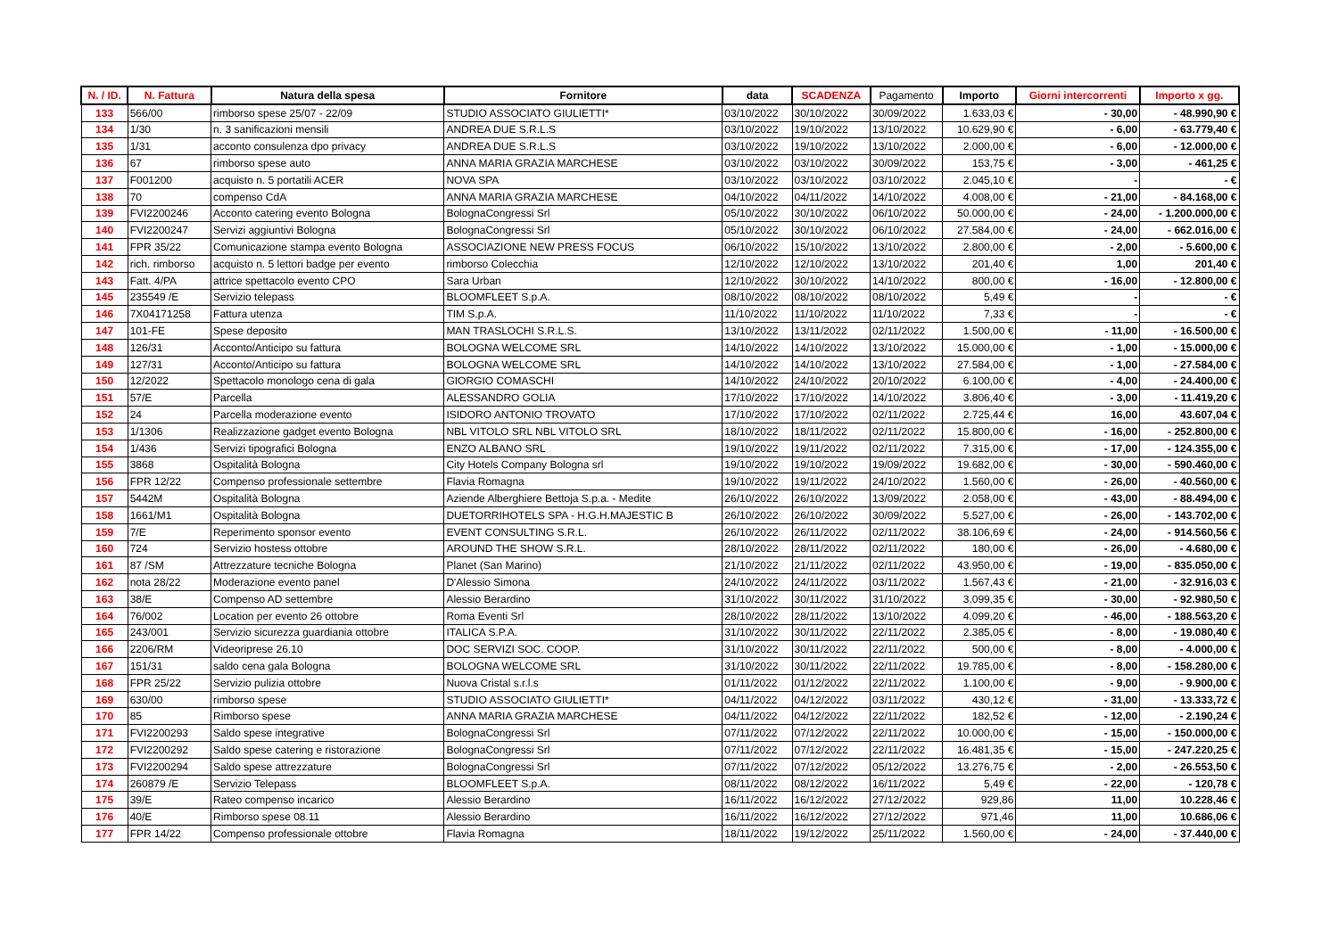| N. / ID. | N. Fattura | Natura della spesa | Fornitore | data | SCADENZA | Pagamento | Importo | Giorni intercorrenti | Importo x gg. |
| --- | --- | --- | --- | --- | --- | --- | --- | --- | --- |
| 133 | 566/00 | rimborso spese 25/07 - 22/09 | STUDIO ASSOCIATO GIULIETTI* | 03/10/2022 | 30/10/2022 | 30/09/2022 | 1.633,03 € | - 30,00 | - 48.990,90 € |
| 134 | 1/30 | n. 3 sanificazioni mensili | ANDREA DUE S.R.L.S | 03/10/2022 | 19/10/2022 | 13/10/2022 | 10.629,90 € | - 6,00 | - 63.779,40 € |
| 135 | 1/31 | acconto consulenza dpo privacy | ANDREA DUE S.R.L.S | 03/10/2022 | 19/10/2022 | 13/10/2022 | 2.000,00 € | - 6,00 | - 12.000,00 € |
| 136 | 67 | rimborso spese auto | ANNA MARIA GRAZIA MARCHESE | 03/10/2022 | 03/10/2022 | 30/09/2022 | 153,75 € | - 3,00 | - 461,25 € |
| 137 | F001200 | acquisto n. 5 portatili ACER | NOVA SPA | 03/10/2022 | 03/10/2022 | 03/10/2022 | 2.045,10 € | - | - € |
| 138 | 70 | compenso CdA | ANNA MARIA GRAZIA MARCHESE | 04/10/2022 | 04/11/2022 | 14/10/2022 | 4.008,00 € | - 21,00 | - 84.168,00 € |
| 139 | FVI2200246 | Acconto catering evento Bologna | BolognaCongressi Srl | 05/10/2022 | 30/10/2022 | 06/10/2022 | 50.000,00 € | - 24,00 | - 1.200.000,00 € |
| 140 | FVI2200247 | Servizi aggiuntivi Bologna | BolognaCongressi Srl | 05/10/2022 | 30/10/2022 | 06/10/2022 | 27.584,00 € | - 24,00 | - 662.016,00 € |
| 141 | FPR 35/22 | Comunicazione stampa evento Bologna | ASSOCIAZIONE NEW PRESS FOCUS | 06/10/2022 | 15/10/2022 | 13/10/2022 | 2.800,00 € | - 2,00 | - 5.600,00 € |
| 142 | rich. rimborso | acquisto n. 5 lettori badge per evento | rimborso Colecchia | 12/10/2022 | 12/10/2022 | 13/10/2022 | 201,40 € | 1,00 | 201,40 € |
| 143 | Fatt. 4/PA | attrice spettacolo evento CPO | Sara Urban | 12/10/2022 | 30/10/2022 | 14/10/2022 | 800,00 € | - 16,00 | - 12.800,00 € |
| 145 | 235549 /E | Servizio telepass | BLOOMFLEET S.p.A. | 08/10/2022 | 08/10/2022 | 08/10/2022 | 5,49 € | - | - € |
| 146 | 7X04171258 | Fattura utenza | TIM S.p.A. | 11/10/2022 | 11/10/2022 | 11/10/2022 | 7,33 € | - | - € |
| 147 | 101-FE | Spese deposito | MAN TRASLOCHI S.R.L.S. | 13/10/2022 | 13/11/2022 | 02/11/2022 | 1.500,00 € | - 11,00 | - 16.500,00 € |
| 148 | 126/31 | Acconto/Anticipo su fattura | BOLOGNA WELCOME SRL | 14/10/2022 | 14/10/2022 | 13/10/2022 | 15.000,00 € | - 1,00 | - 15.000,00 € |
| 149 | 127/31 | Acconto/Anticipo su fattura | BOLOGNA WELCOME SRL | 14/10/2022 | 14/10/2022 | 13/10/2022 | 27.584,00 € | - 1,00 | - 27.584,00 € |
| 150 | 12/2022 | Spettacolo monologo cena di gala | GIORGIO COMASCHI | 14/10/2022 | 24/10/2022 | 20/10/2022 | 6.100,00 € | - 4,00 | - 24.400,00 € |
| 151 | 57/E | Parcella | ALESSANDRO GOLIA | 17/10/2022 | 17/10/2022 | 14/10/2022 | 3.806,40 € | - 3,00 | - 11.419,20 € |
| 152 | 24 | Parcella moderazione evento | ISIDORO ANTONIO TROVATO | 17/10/2022 | 17/10/2022 | 02/11/2022 | 2.725,44 € | 16,00 | 43.607,04 € |
| 153 | 1/1306 | Realizzazione gadget evento Bologna | NBL VITOLO SRL NBL VITOLO SRL | 18/10/2022 | 18/11/2022 | 02/11/2022 | 15.800,00 € | - 16,00 | - 252.800,00 € |
| 154 | 1/436 | Servizi tipografici Bologna | ENZO ALBANO SRL | 19/10/2022 | 19/11/2022 | 02/11/2022 | 7.315,00 € | - 17,00 | - 124.355,00 € |
| 155 | 3868 | Ospitalità Bologna | City Hotels Company Bologna srl | 19/10/2022 | 19/10/2022 | 19/09/2022 | 19.682,00 € | - 30,00 | - 590.460,00 € |
| 156 | FPR 12/22 | Compenso professionale settembre | Flavia Romagna | 19/10/2022 | 19/11/2022 | 24/10/2022 | 1.560,00 € | - 26,00 | - 40.560,00 € |
| 157 | 5442M | Ospitalità Bologna | Aziende Alberghiere Bettoja S.p.a. - Medite | 26/10/2022 | 26/10/2022 | 13/09/2022 | 2.058,00 € | - 43,00 | - 88.494,00 € |
| 158 | 1661/M1 | Ospitalità Bologna | DUETORRIHOTELS SPA - H.G.H.MAJESTIC B | 26/10/2022 | 26/10/2022 | 30/09/2022 | 5.527,00 € | - 26,00 | - 143.702,00 € |
| 159 | 7/E | Reperimento sponsor evento | EVENT CONSULTING S.R.L. | 26/10/2022 | 26/11/2022 | 02/11/2022 | 38.106,69 € | - 24,00 | - 914.560,56 € |
| 160 | 724 | Servizio hostess ottobre | AROUND THE SHOW S.R.L. | 28/10/2022 | 28/11/2022 | 02/11/2022 | 180,00 € | - 26,00 | - 4.680,00 € |
| 161 | 87 /SM | Attrezzature tecniche Bologna | Planet (San Marino) | 21/10/2022 | 21/11/2022 | 02/11/2022 | 43.950,00 € | - 19,00 | - 835.050,00 € |
| 162 | nota 28/22 | Moderazione evento panel | D'Alessio Simona | 24/10/2022 | 24/11/2022 | 03/11/2022 | 1.567,43 € | - 21,00 | - 32.916,03 € |
| 163 | 38/E | Compenso AD settembre | Alessio Berardino | 31/10/2022 | 30/11/2022 | 31/10/2022 | 3.099,35 € | - 30,00 | - 92.980,50 € |
| 164 | 76/002 | Location per evento 26 ottobre | Roma Eventi Srl | 28/10/2022 | 28/11/2022 | 13/10/2022 | 4.099,20 € | - 46,00 | - 188.563,20 € |
| 165 | 243/001 | Servizio sicurezza guardiania ottobre | ITALICA S.P.A. | 31/10/2022 | 30/11/2022 | 22/11/2022 | 2.385,05 € | - 8,00 | - 19.080,40 € |
| 166 | 2206/RM | Videoriprese 26.10 | DOC SERVIZI SOC. COOP. | 31/10/2022 | 30/11/2022 | 22/11/2022 | 500,00 € | - 8,00 | - 4.000,00 € |
| 167 | 151/31 | saldo cena gala Bologna | BOLOGNA WELCOME SRL | 31/10/2022 | 30/11/2022 | 22/11/2022 | 19.785,00 € | - 8,00 | - 158.280,00 € |
| 168 | FPR 25/22 | Servizio pulizia ottobre | Nuova Cristal s.r.l.s | 01/11/2022 | 01/12/2022 | 22/11/2022 | 1.100,00 € | - 9,00 | - 9.900,00 € |
| 169 | 630/00 | rimborso spese | STUDIO ASSOCIATO GIULIETTI* | 04/11/2022 | 04/12/2022 | 03/11/2022 | 430,12 € | - 31,00 | - 13.333,72 € |
| 170 | 85 | Rimborso spese | ANNA MARIA GRAZIA MARCHESE | 04/11/2022 | 04/12/2022 | 22/11/2022 | 182,52 € | - 12,00 | - 2.190,24 € |
| 171 | FVI2200293 | Saldo spese integrative | BolognaCongressi Srl | 07/11/2022 | 07/12/2022 | 22/11/2022 | 10.000,00 € | - 15,00 | - 150.000,00 € |
| 172 | FVI2200292 | Saldo spese catering e ristorazione | BolognaCongressi Srl | 07/11/2022 | 07/12/2022 | 22/11/2022 | 16.481,35 € | - 15,00 | - 247.220,25 € |
| 173 | FVI2200294 | Saldo spese attrezzature | BolognaCongressi Srl | 07/11/2022 | 07/12/2022 | 05/12/2022 | 13.276,75 € | - 2,00 | - 26.553,50 € |
| 174 | 260879 /E | Servizio Telepass | BLOOMFLEET S.p.A. | 08/11/2022 | 08/12/2022 | 16/11/2022 | 5,49 € | - 22,00 | - 120,78 € |
| 175 | 39/E | Rateo compenso incarico | Alessio Berardino | 16/11/2022 | 16/12/2022 | 27/12/2022 | 929,86 | 11,00 | 10.228,46 € |
| 176 | 40/E | Rimborso spese 08.11 | Alessio Berardino | 16/11/2022 | 16/12/2022 | 27/12/2022 | 971,46 | 11,00 | 10.686,06 € |
| 177 | FPR 14/22 | Compenso professionale ottobre | Flavia Romagna | 18/11/2022 | 19/12/2022 | 25/11/2022 | 1.560,00 € | - 24,00 | - 37.440,00 € |